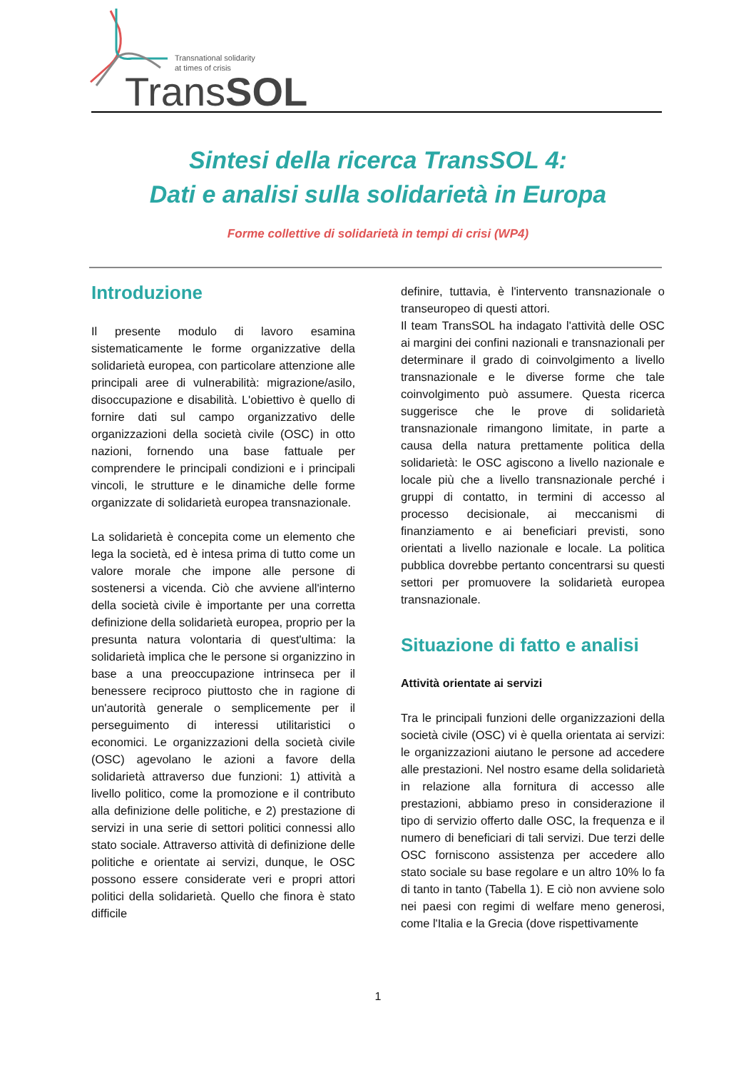Transnational solidarity
at times of crisis
TransSOL
Sintesi della ricerca TransSOL 4:
Dati e analisi sulla solidarietà in Europa
Forme collettive di solidarietà in tempi di crisi (WP4)
Introduzione
Il presente modulo di lavoro esamina sistematicamente le forme organizzative della solidarietà europea, con particolare attenzione alle principali aree di vulnerabilità: migrazione/asilo, disoccupazione e disabilità. L'obiettivo è quello di fornire dati sul campo organizzativo delle organizzazioni della società civile (OSC) in otto nazioni, fornendo una base fattuale per comprendere le principali condizioni e i principali vincoli, le strutture e le dinamiche delle forme organizzate di solidarietà europea transnazionale.
La solidarietà è concepita come un elemento che lega la società, ed è intesa prima di tutto come un valore morale che impone alle persone di sostenersi a vicenda. Ciò che avviene all'interno della società civile è importante per una corretta definizione della solidarietà europea, proprio per la presunta natura volontaria di quest'ultima: la solidarietà implica che le persone si organizzino in base a una preoccupazione intrinseca per il benessere reciproco piuttosto che in ragione di un'autorità generale o semplicemente per il perseguimento di interessi utilitaristici o economici. Le organizzazioni della società civile (OSC) agevolano le azioni a favore della solidarietà attraverso due funzioni: 1) attività a livello politico, come la promozione e il contributo alla definizione delle politiche, e 2) prestazione di servizi in una serie di settori politici connessi allo stato sociale. Attraverso attività di definizione delle politiche e orientate ai servizi, dunque, le OSC possono essere considerate veri e propri attori politici della solidarietà. Quello che finora è stato difficile
definire, tuttavia, è l'intervento transnazionale o transeuropeo di questi attori.
Il team TransSOL ha indagato l'attività delle OSC ai margini dei confini nazionali e transnazionali per determinare il grado di coinvolgimento a livello transnazionale e le diverse forme che tale coinvolgimento può assumere. Questa ricerca suggerisce che le prove di solidarietà transnazionale rimangono limitate, in parte a causa della natura prettamente politica della solidarietà: le OSC agiscono a livello nazionale e locale più che a livello transnazionale perché i gruppi di contatto, in termini di accesso al processo decisionale, ai meccanismi di finanziamento e ai beneficiari previsti, sono orientati a livello nazionale e locale. La politica pubblica dovrebbe pertanto concentrarsi su questi settori per promuovere la solidarietà europea transnazionale.
Situazione di fatto e analisi
Attività orientate ai servizi
Tra le principali funzioni delle organizzazioni della società civile (OSC) vi è quella orientata ai servizi: le organizzazioni aiutano le persone ad accedere alle prestazioni. Nel nostro esame della solidarietà in relazione alla fornitura di accesso alle prestazioni, abbiamo preso in considerazione il tipo di servizio offerto dalle OSC, la frequenza e il numero di beneficiari di tali servizi. Due terzi delle OSC forniscono assistenza per accedere allo stato sociale su base regolare e un altro 10% lo fa di tanto in tanto (Tabella 1). E ciò non avviene solo nei paesi con regimi di welfare meno generosi, come l'Italia e la Grecia (dove rispettivamente
1